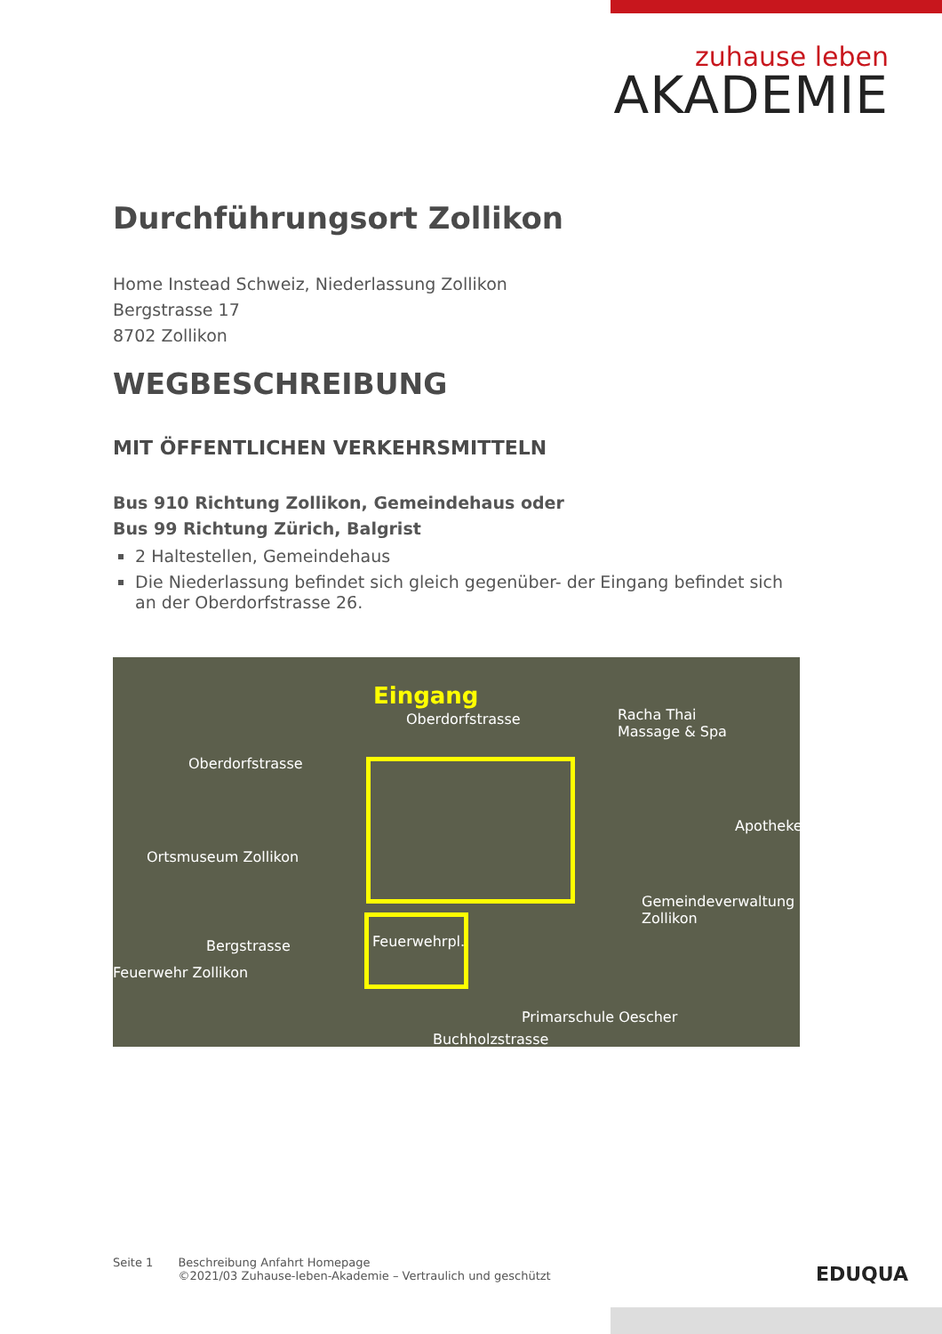zuhause leben
AKADEMIE
Durchführungsort Zollikon
Home Instead Schweiz, Niederlassung Zollikon
Bergstrasse 17
8702 Zollikon
WEGBESCHREIBUNG
MIT ÖFFENTLICHEN VERKEHRSMITTELN
Bus 910 Richtung Zollikon, Gemeindehaus oder
Bus 99 Richtung Zürich, Balgrist
2 Haltestellen, Gemeindehaus
Die Niederlassung befindet sich gleich gegenüber- der Eingang befindet sich an der Oberdorfstrasse 26.
Eingang
Oberdorfstrasse Racha Thai
Massage & Spa
Oberdorfstrasse
Apotheke
Ortsmuseum Zollikon
Gemeindeverwaltung
Zollikon
Bergstrasse Feuerwehrpl.
Feuerwehr Zollikon
Buchholzstrasse
Primarschule Oescher
Seite 1 Beschreibung Anfahrt Homepage
©2021/03 Zuhause-leben-Akademie – Vertraulich und geschützt
EDUQUA